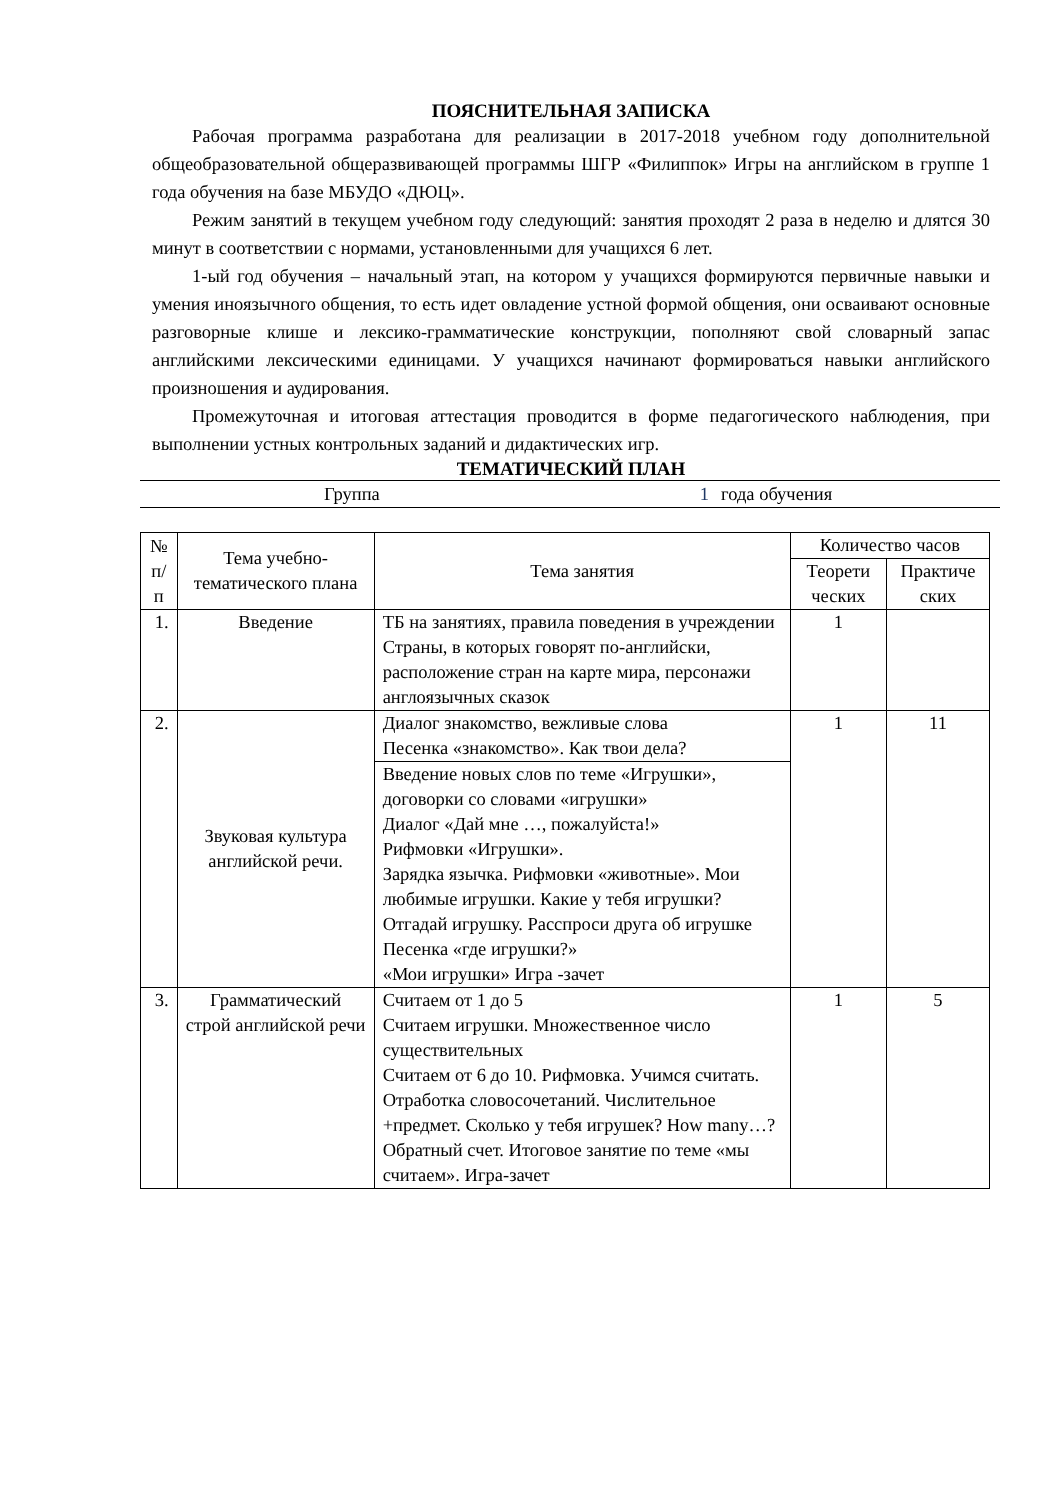ПОЯСНИТЕЛЬНАЯ ЗАПИСКА
Рабочая программа разработана для реализации в 2017-2018 учебном году дополнительной общеобразовательной общеразвивающей программы ШГР «Филиппок» Игры на английском в группе 1 года обучения на базе МБУДО «ДЮЦ».
Режим занятий в текущем учебном году следующий: занятия проходят 2 раза в неделю и длятся 30 минут в соответствии с нормами, установленными для учащихся 6 лет.
1-ый год обучения – начальный этап, на котором у учащихся формируются первичные навыки и умения иноязычного общения, то есть идет овладение устной формой общения, они осваивают основные разговорные клише и лексико-грамматические конструкции, пополняют свой словарный запас английскими лексическими единицами. У учащихся начинают формироваться навыки английского произношения и аудирования.
Промежуточная и итоговая аттестация проводится в форме педагогического наблюдения, при выполнении устных контрольных заданий и дидактических игр.
ТЕМАТИЧЕСКИЙ ПЛАН
Группа 1 года обучения
| № п/п | Тема учебно-тематического плана | Тема занятия | Количество часов | |
| --- | --- | --- | --- | --- |
| | | | Теорети ческих | Практиче ских |
| 1. | Введение | ТБ на занятиях, правила поведения в учреждении Страны, в которых говорят по-английски, расположение стран на карте мира, персонажи англоязычных сказок | 1 | |
| 2. | Звуковая культура английской речи. | Диалог знакомство, вежливые слова Песенка «знакомство». Как твои дела? | 1 | 11 |
| | | Введение новых слов по теме «Игрушки», договорки со словами «игрушки» Диалог «Дай мне …, пожалуйста!» Рифмовки «Игрушки». Зарядка язычка. Рифмовки «животные». Мои любимые игрушки. Какие у тебя игрушки? Отгадай игрушку. Расспроси друга об игрушке Песенка «где игрушки?» «Мои игрушки» Игра -зачет | | |
| 3. | Грамматический строй английской речи | Считаем от 1 до 5 Считаем игрушки. Множественное число существительных Считаем от 6 до 10. Рифмовка. Учимся считать. Отработка словосочетаний. Числительное +предмет. Сколько у тебя игрушек? How many…? Обратный счет. Итоговое занятие по теме «мы считаем». Игра-зачет | 1 | 5 |